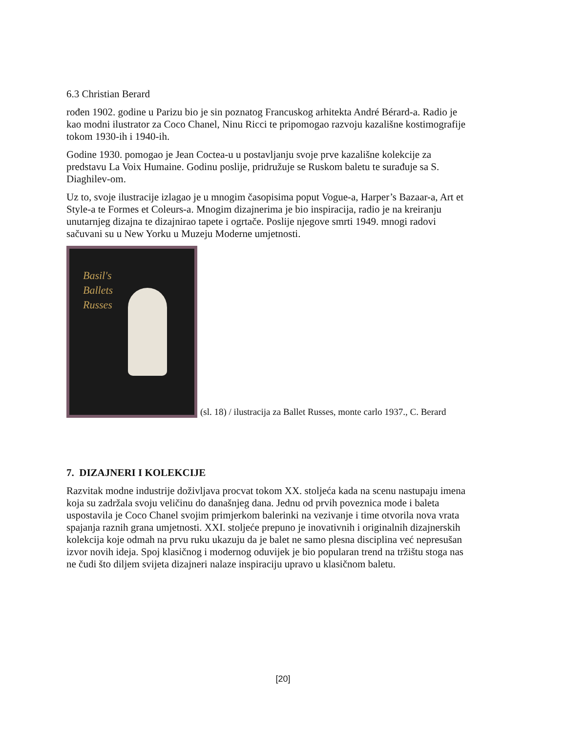6.3 Christian Berard
rođen 1902. godine u Parizu bio je sin poznatog Francuskog arhitekta André Bérard-a. Radio je kao modni ilustrator za Coco Chanel, Ninu Ricci te pripomogao razvoju kazališne kostimografije tokom 1930-ih i 1940-ih.
Godine 1930. pomogao je Jean Coctea-u u postavljanju svoje prve kazališne kolekcije za predstavu La Voix Humaine. Godinu poslije, pridružuje se Ruskom baletu te surađuje sa S. Diaghilev-om.
Uz to, svoje ilustracije izlagao je u mnogim časopisima poput Vogue-a, Harper’s Bazaar-a, Art et Style-a te Formes et Coleurs-a. Mnogim dizajnerima je bio inspiracija, radio je na kreiranju unutarnjeg dizajna te dizajnirao tapete i ogrtače. Poslije njegove smrti 1949. mnogi radovi sačuvani su u New Yorku u Muzeju Moderne umjetnosti.
Basil's
Ballets
Russes
(sl. 18) / ilustracija za Ballet Russes, monte carlo 1937., C. Berard
7. DIZAJNERI I KOLEKCIJE
Razvitak modne industrije doživljava procvat tokom XX. stoljeća kada na scenu nastupaju imena koja su zadržala svoju veličinu do današnjeg dana. Jednu od prvih poveznica mode i baleta uspostavila je Coco Chanel svojim primjerkom balerinki na vezivanje i time otvorila nova vrata spajanja raznih grana umjetnosti. XXI. stoljeće prepuno je inovativnih i originalnih dizajnerskih kolekcija koje odmah na prvu ruku ukazuju da je balet ne samo plesna disciplina već nepresušan izvor novih ideja. Spoj klasičnog i modernog oduvijek je bio popularan trend na tržištu stoga nas ne čudi što diljem svijeta dizajneri nalaze inspiraciju upravo u klasičnom baletu.
[20]